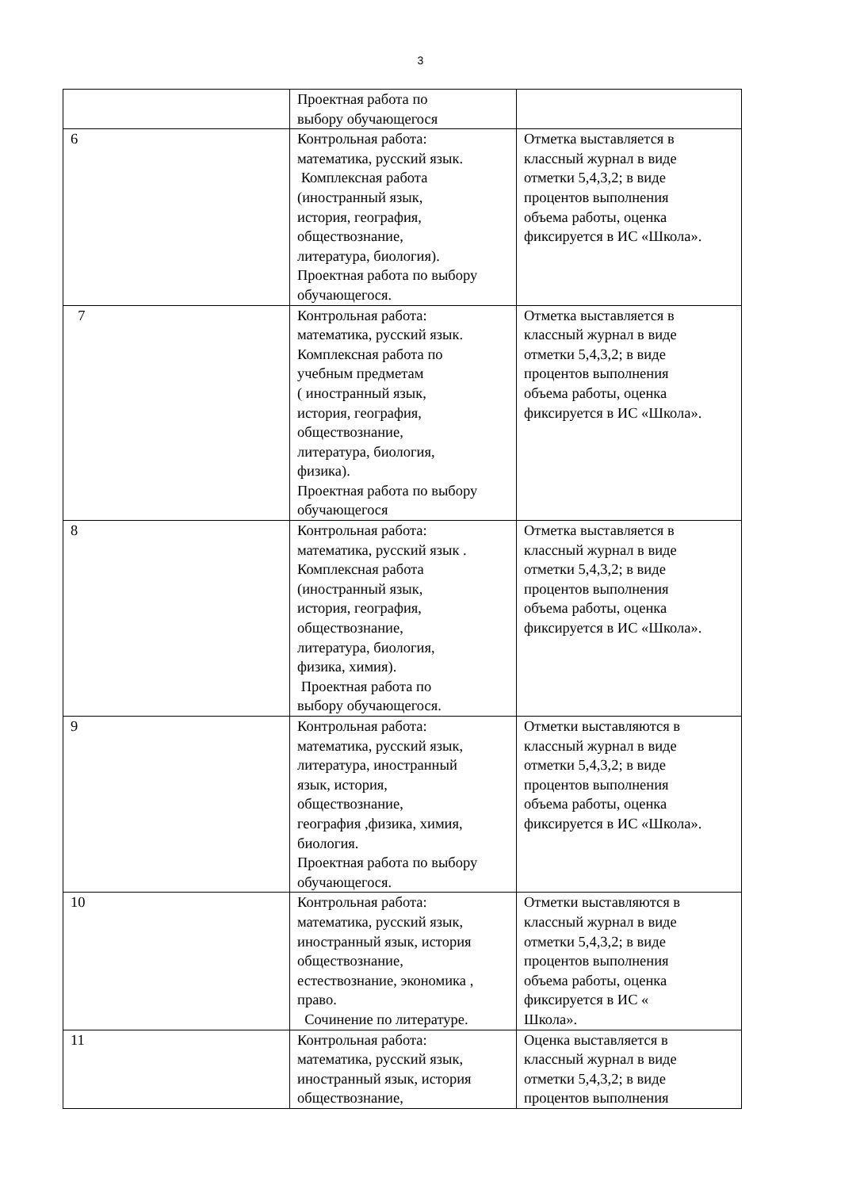3
| | Проектная работа по выбору обучающегося | |
| 6 | Контрольная работа: математика, русский язык. Комплексная работа (иностранный язык, история, география, обществознание, литература, биология). Проектная работа по выбору обучающегося. | Отметка выставляется в классный журнал в виде отметки 5,4,3,2; в виде процентов выполнения объема работы, оценка фиксируется в ИС «Школа». |
| 7 | Контрольная работа: математика, русский язык. Комплексная работа по учебным предметам ( иностранный язык, история, география, обществознание, литература, биология, физика). Проектная работа по выбору обучающегося | Отметка выставляется в классный журнал в виде отметки 5,4,3,2; в виде процентов выполнения объема работы, оценка фиксируется в ИС «Школа». |
| 8 | Контрольная работа: математика, русский язык . Комплексная работа (иностранный язык, история, география, обществознание, литература, биология, физика, химия). Проектная работа по выбору обучающегося. | Отметка выставляется в классный журнал в виде отметки 5,4,3,2; в виде процентов выполнения объема работы, оценка фиксируется в ИС «Школа». |
| 9 | Контрольная работа: математика, русский язык, литература, иностранный язык, история, обществознание, география ,физика, химия, биология. Проектная работа по выбору обучающегося. | Отметки выставляются в классный журнал в виде отметки 5,4,3,2; в виде процентов выполнения объема работы, оценка фиксируется в ИС «Школа». |
| 10 | Контрольная работа: математика, русский язык, иностранный язык, история обществознание, естествознание, экономика , право. Сочинение по литературе. | Отметки выставляются в классный журнал в виде отметки 5,4,3,2; в виде процентов выполнения объема работы, оценка фиксируется в ИС « Школа». |
| 11 | Контрольная работа: математика, русский язык, иностранный язык, история обществознание, | Оценка выставляется в классный журнал в виде отметки 5,4,3,2; в виде процентов выполнения |